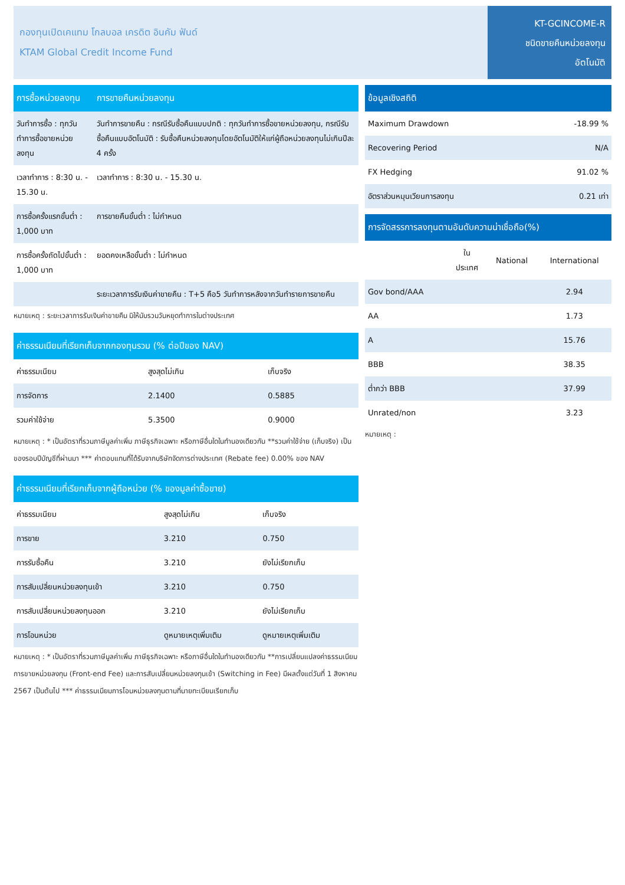กองทุนเปิดเคแทม โกลบอล เครดิต อินคัม ฟันด์
KTAM Global Credit Income Fund
KT-GCINCOME-R
ชนิดขายคืนหน่วยลงทุน
อัตโนมัติ
| การซื้อหน่วยลงทุน | การขายคืนหน่วยลงทุน |
| --- | --- |
| วันทำการซื้อ : ทุกวันทำการซื้อขายหน่วยลงทุน | วันทำการขายคืน : กรณีรับซื้อคืนแบบปกติ : ทุกวันทำการซื้อขายหน่วยลงทุน, กรณีรับซื้อคืนแบบอัตโนมัติ : รับซื้อคืนหน่วยลงทุนโดยอัตโนมัติให้แก่ผู้ถือหน่วยลงทุนไม่เกินปีละ 4 ครั้ง |
| เวลาทำการ : 8:30 น. - 15.30 น. | เวลาทำการ : 8:30 น. - 15.30 น. |
| การซื้อครั้งแรกขั้นต่ำ : 1,000 บาท | การขายคืนขั้นต่ำ : ไม่กำหนด |
| การซื้อครั้งถัดไปขั้นต่ำ : 1,000 บาท | ยอดคงเหลือขั้นต่ำ : ไม่กำหนด |
| | ระยะเวลาการรับเงินค่าขายคืน : T+5 คือ5 วันทำการหลังจากวันทำรายการขายคืน |
หมายเหตุ : ระยะเวลาการรับเงินค่าขายคืน มิให้นับรวมวันหยุดทำการในต่างประเทศ
| ค่าธรรมเนียมที่เรียกเก็บจากกองทุนรวม (% ต่อปีของ NAV) | | |
| --- | --- | --- |
| ค่าธรรมเนียม | สูงสุดไม่เกิน | เก็บจริง |
| การจัดการ | 2.1400 | 0.5885 |
| รวมค่าใช้จ่าย | 5.3500 | 0.9000 |
หมายเหตุ : * เป็นอัตราที่รวมภาษีมูลค่าเพิ่ม ภาษีธุรกิจเฉพาะ หรือภาษีอื่นใดในทำนองเดียวกัน **รวมค่าใช้จ่าย (เก็บจริง) เป็นของรอบปีบัญชีที่ผ่านมา *** ค่าตอบแทนที่ได้รับจากบริษัทจัดการต่างประเทศ (Rebate fee) 0.00% ของ NAV
| ค่าธรรมเนียมที่เรียกเก็บจากผู้ถือหน่วย (% ของมูลค่าซื้อขาย) | | |
| --- | --- | --- |
| ค่าธรรมเนียม | สูงสุดไม่เกิน | เก็บจริง |
| การขาย | 3.210 | 0.750 |
| การรับซื้อคืน | 3.210 | ยังไม่เรียกเก็บ |
| การสับเปลี่ยนหน่วยลงทุนเข้า | 3.210 | 0.750 |
| การสับเปลี่ยนหน่วยลงทุนออก | 3.210 | ยังไม่เรียกเก็บ |
| การโอนหน่วย | ดูหมายเหตุเพิ่มเติม | ดูหมายเหตุเพิ่มเติม |
หมายเหตุ : * เป็นอัตราที่รวมภาษีมูลค่าเพิ่ม ภาษีธุรกิจเฉพาะ หรือภาษีอื่นใดในทำนองเดียวกัน **การเปลี่ยนแปลงค่าธรรมเนียมการขายหน่วยลงทุน (Front-end Fee) และการสับเปลี่ยนหน่วยลงทุนเข้า (Switching in Fee) มีผลตั้งแต่วันที่ 1 สิงหาคม 2567 เป็นต้นไป *** ค่าธรรมเนียมการโอนหน่วยลงทุนตามที่นายทะเบียนเรียกเก็บ
| ข้อมูลเชิงสถิติ | |
| --- | --- |
| Maximum Drawdown | -18.99 % |
| Recovering Period | N/A |
| FX Hedging | 91.02 % |
| อัตราส่วนหมุนเวียนการลงทุน | 0.21 เท่า |
| การจัดสรรการลงทุนตามอันดับความน่าเชื่อถือ(%) | | | |
| --- | --- | --- | --- |
| | ใน ประเทศ | National | International |
| Gov bond/AAA | | | 2.94 |
| AA | | | 1.73 |
| A | | | 15.76 |
| BBB | | | 38.35 |
| ต่ำกว่า BBB | | | 37.99 |
| Unrated/non | | | 3.23 |
หมายเหตุ :